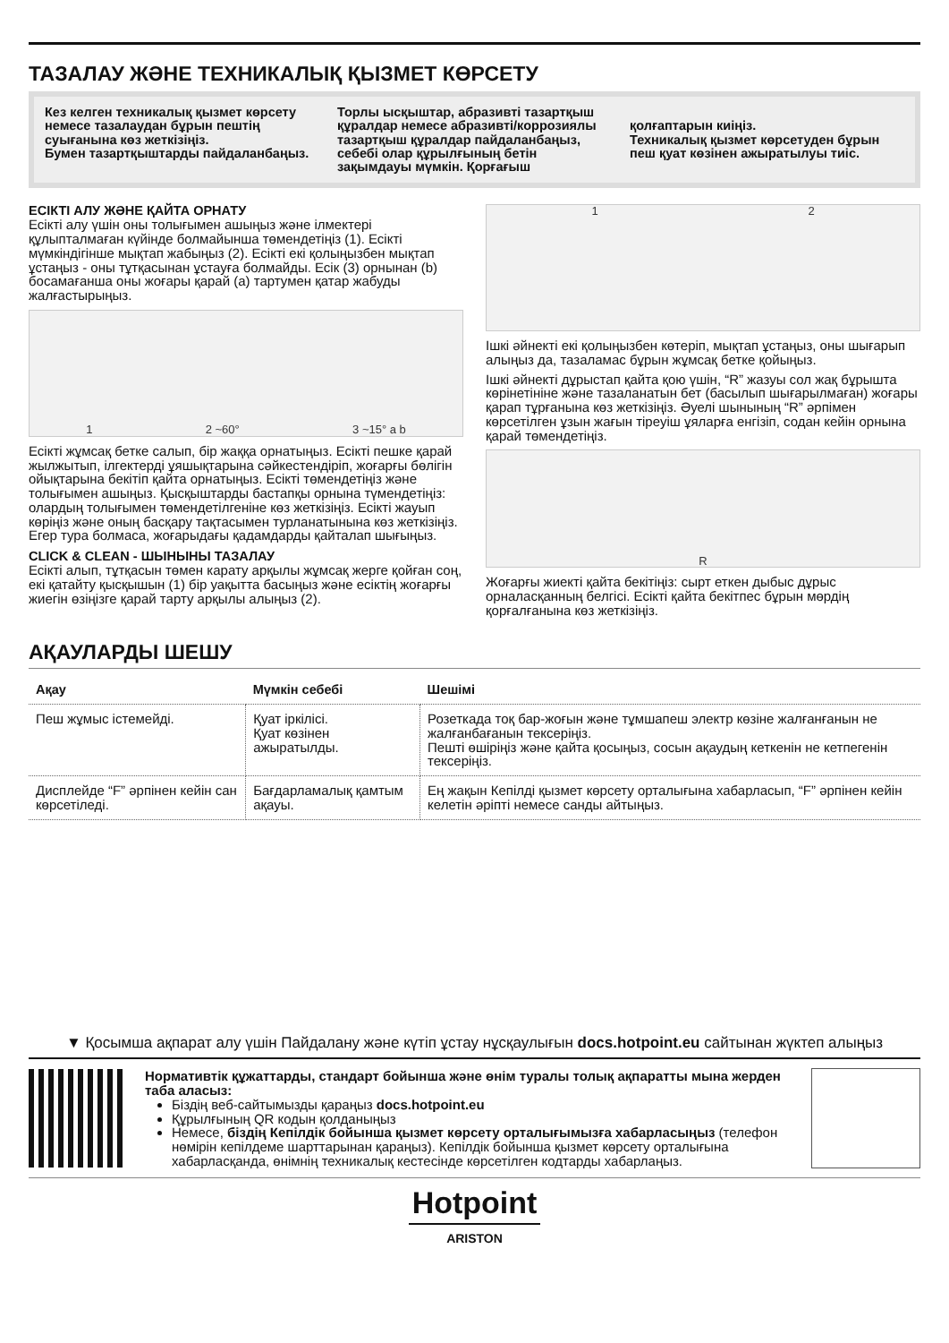ТАЗАЛАУ ЖӘНЕ ТЕХНИКАЛЫҚ ҚЫЗМЕТ КӨРСЕТУ
Кез келген техникалық қызмет көрсету немесе тазалаудан бұрын пештің суығанына көз жеткізіңіз.
Бумен тазартқыштарды пайдаланбаңыз.
Торлы ысқыштар, абразивті тазартқыш құралдар немесе абразивті/коррозиялы тазартқыш құралдар пайдаланбаңыз, себебі олар құрылғының бетін зақымдауы мүмкін. Қорғағыш
қолғаптарын киіңіз.
Техникалық қызмет көрсетуден бұрын пеш қуат көзінен ажыратылуы тиіс.
ЕСІКТІ АЛУ ЖӘНЕ ҚАЙТА ОРНАТУ
Есікті алу үшін оны толығымен ашыңыз және ілмектері құлыпталмаған күйінде болмайынша төмендетіңіз (1). Есікті мүмкіндігінше мықтап жабыңыз (2). Есікті екі қолыңызбен мықтап ұстаңыз - оны тұтқасынан ұстауға болмайды. Есік (3) орнынан (b) босамағанша оны жоғары қарай (a) тартумен қатар жабуды жалғастырыңыз.
1 2 ~60° 3 ~15° a b
Есікті жұмсақ бетке салып, бір жаққа орнатыңыз. Есікті пешке қарай жылжытып, ілгектерді ұяшықтарына сәйкестендіріп, жоғарғы бөлігін ойықтарына бекітіп қайта орнатыңыз. Есікті төмендетіңіз және толығымен ашыңыз. Қысқыштарды бастапқы орнына түмендетіңіз: олардың толығымен төмендетілгеніне көз жеткізіңіз. Есікті жауып көріңіз және оның басқару тақтасымен турланатынына көз жеткізіңіз. Егер тура болмаса, жоғарыдағы қадамдарды қайталап шығыңыз.
CLICK & CLEAN - ШЫНЫНЫ ТАЗАЛАУ
Есікті алып, тұтқасын төмен карату арқылы жұмсақ жерге қойған соң, екі қатайту қысқышын (1) бір уақытта басыңыз және есіктің жоғарғы жиегін өзіңізге қарай тарту арқылы алыңыз (2).
1 2
Ішкі әйнекті екі қолыңызбен көтеріп, мықтап ұстаңыз, оны шығарып алыңыз да, тазаламас бұрын жұмсақ бетке қойыңыз.
Ішкі әйнекті дұрыстап қайта қою үшін, “R” жазуы сол жақ бұрышта көрінетініне және тазаланатын бет (басылып шығарылмаған) жоғары қарап тұрғанына көз жеткізіңіз. Әуелі шынының “R” әрпімен көрсетілген ұзын жағын тіреуіш ұяларға енгізіп, содан кейін орнына қарай төмендетіңіз.
R
Жоғарғы жиекті қайта бекітіңіз: сырт еткен дыбыс дұрыс орналасқанның белгісі. Есікті қайта бекітпес бұрын мөрдің қорғалғанына көз жеткізіңіз.
АҚАУЛАРДЫ ШЕШУ
| Ақау | Мүмкін себебі | Шешімі |
| --- | --- | --- |
| Пеш жұмыс істемейді. | Қуат іркілісі. Қуат көзінен ажыратылды. | Розеткада тоқ бар-жоғын және тұмшапеш электр көзіне жалғанғанын не жалғанбағанын тексеріңіз. Пешті өшіріңіз және қайта қосыңыз, сосын ақаудың кеткенін не кетпегенін тексеріңіз. |
| Дисплейде “F” әрпінен кейін сан көрсетіледі. | Бағдарламалық қамтым ақауы. | Ең жақын Кепілді қызмет көрсету орталығына хабарласып, “F” әрпінен кейін келетін әріпті немесе санды айтыңыз. |
▼ Қосымша ақпарат алу үшін Пайдалану және күтіп ұстау нұсқаулығын docs.hotpoint.eu сайтынан жүктеп алыңыз
Нормативтік құжаттарды, стандарт бойынша және өнім туралы толық ақпаратты мына жерден таба аласыз:
Біздің веб-сайтымызды қараңыз docs.hotpoint.eu
Құрылғының QR кодын қолданыңыз
Немесе, біздің Кепілдік бойынша қызмет көрсету орталығымызға хабарласыңыз (телефон нөмірін кепілдеме шарттарынан қараңыз). Кепілдік бойынша қызмет көрсету орталығына хабарласқанда, өнімнің техникалық кестесінде көрсетілген кодтарды хабарлаңыз.
Hotpoint
ARISTON